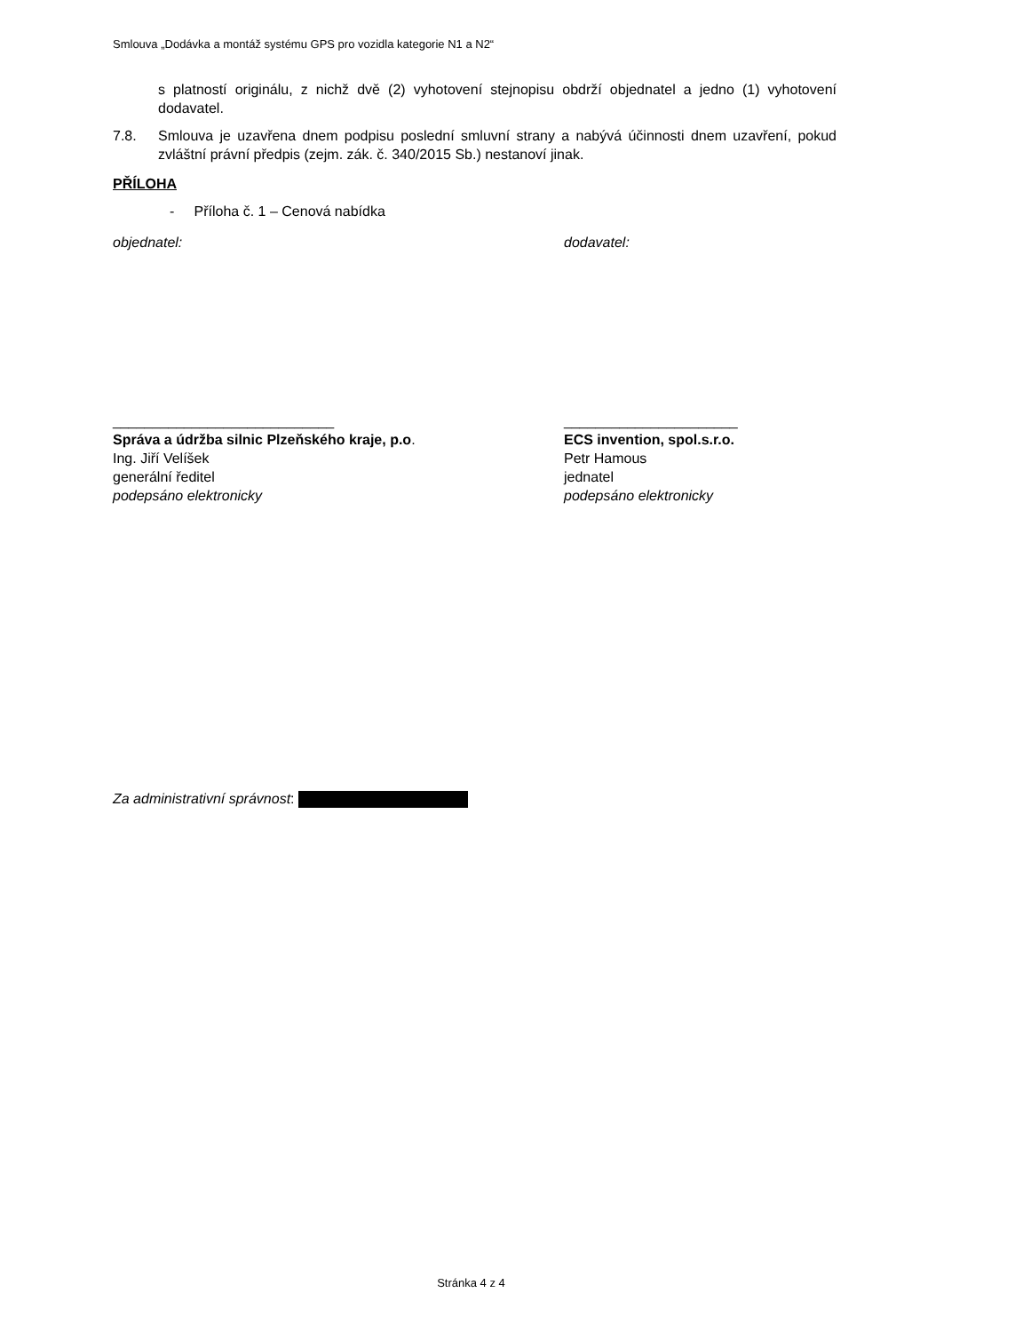Smlouva „Dodávka a montáž systému GPS pro vozidla kategorie N1 a N2“
s platností originálu, z nichž dvě (2) vyhotovení stejnopisu obdrží objednatel a jedno (1) vyhotovení dodavatel.
7.8. Smlouva je uzavřena dnem podpisu poslední smluvní strany a nabývá účinnosti dnem uzavření, pokud zvláštní právní předpis (zejm. zák. č. 340/2015 Sb.) nestanoví jinak.
PŘÍLOHA
- Příloha č. 1 – Cenová nabídka
objednatel:
____________________________
Správa a údržba silnic Plzeňského kraje, p.o.
Ing. Jiří Velíšek
generální ředitel
podepsáno elektronicky
dodavatel:
______________________
ECS invention, spol.s.r.o.
Petr Hamous
jednatel
podepsáno elektronicky
Za administrativní správnost:
Stránka 4 z 4